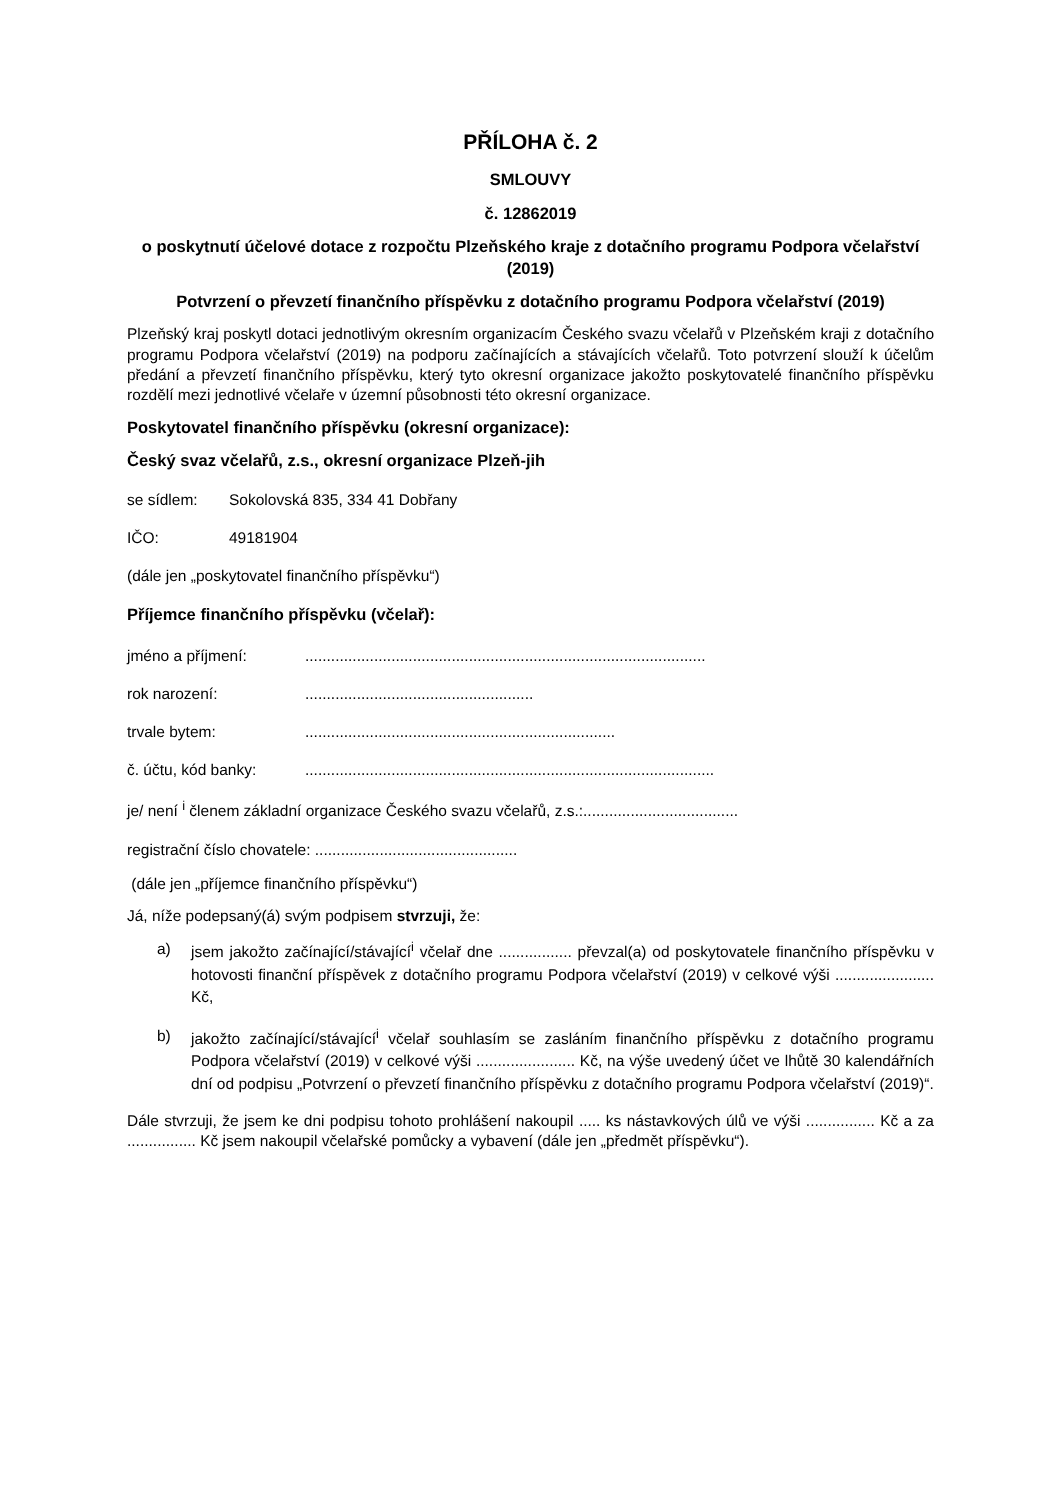PŘÍLOHA č. 2
SMLOUVY
č. 12862019
o poskytnutí účelové dotace z rozpočtu Plzeňského kraje z dotačního programu Podpora včelařství (2019)
Potvrzení o převzetí finančního příspěvku z dotačního programu Podpora včelařství (2019)
Plzeňský kraj poskytl dotaci jednotlivým okresním organizacím Českého svazu včelařů v Plzeňském kraji z dotačního programu Podpora včelařství (2019) na podporu začínajících a stávajících včelařů. Toto potvrzení slouží k účelům předání a převzetí finančního příspěvku, který tyto okresní organizace jakožto poskytovatelé finančního příspěvku rozdělí mezi jednotlivé včelaře v územní působnosti této okresní organizace.
Poskytovatel finančního příspěvku (okresní organizace):
Český svaz včelařů, z.s., okresní organizace Plzeň-jih
se sídlem: Sokolovská 835, 334 41 Dobřany
IČO: 49181904
(dále jen „poskytovatel finančního příspěvku“)
Příjemce finančního příspěvku (včelař):
jméno a příjmení:.............................................................................................
rok narození:.....................................................
trvale bytem:........................................................................
č. účtu, kód banky:...............................................................................................
je/ není <sup>i</sup> členem základní organizace Českého svazu včelařů, z.s.:....................................
registrační číslo chovatele: ...............................................
(dále jen „příjemce finančního příspěvku“)
Já, níže podepsaný(á) svým podpisem stvrzuji, že:
a) jsem jakožto začínající/stávající<sup>i</sup> včelař dne ................. převzal(a) od poskytovatele finančního příspěvku v hotovosti finanční příspěvek z dotačního programu Podpora včelařství (2019) v celkové výši ....................... Kč,
b) jakožto začínající/stávající<sup>i</sup> včelař souhlasím se zasláním finančního příspěvku z dotačního programu Podpora včelařství (2019) v celkové výši ....................... Kč, na výše uvedený účet ve lhůtě 30 kalendářních dní od podpisu „Potvrzení o převzetí finančního příspěvku z dotačního programu Podpora včelařství (2019)“.
Dále stvrzuji, že jsem ke dni podpisu tohoto prohlášení nakoupil ..... ks nástavkových úlů ve výši ................ Kč a za ................ Kč jsem nakoupil včelařské pomůcky a vybavení (dále jen „předmět příspěvku“).